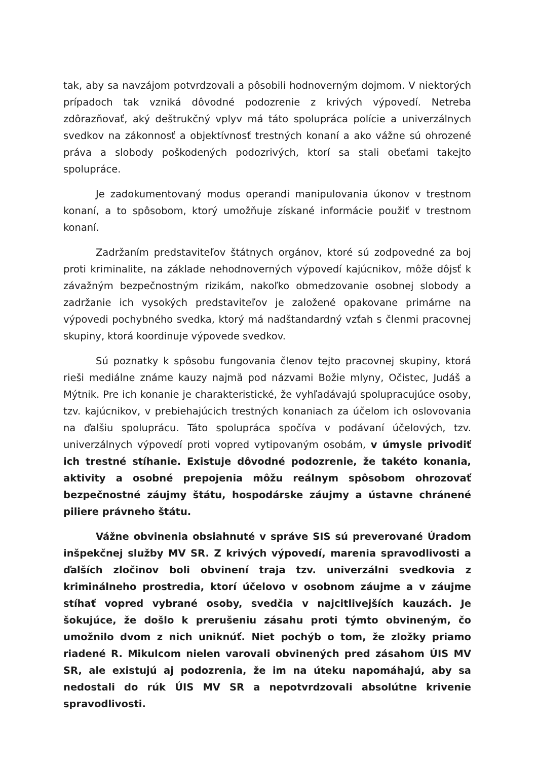tak, aby sa navzájom potvrdzovali a pôsobili hodnoverným dojmom. V niektorých prípadoch tak vzniká dôvodné podozrenie z krivých výpovedí. Netreba zdôrazňovať, aký deštrukčný vplyv má táto spolupráca polície a univerzálnych svedkov na zákonnosť a objektívnosť trestných konaní a ako vážne sú ohrozené práva a slobody poškodených podozrivých, ktorí sa stali obeťami takejto spolupráce.
Je zadokumentovaný modus operandi manipulovania úkonov v trestnom konaní, a to spôsobom, ktorý umožňuje získané informácie použiť v trestnom konaní.
Zadržaním predstaviteľov štátnych orgánov, ktoré sú zodpovedné za boj proti kriminalite, na základe nehodnoverných výpovedí kajúcnikov, môže dôjsť k závažným bezpečnostným rizikám, nakoľko obmedzovanie osobnej slobody a zadržanie ich vysokých predstaviteľov je založené opakovane primárne na výpovedi pochybného svedka, ktorý má nadštandardný vzťah s členmi pracovnej skupiny, ktorá koordinuje výpovede svedkov.
Sú poznatky k spôsobu fungovania členov tejto pracovnej skupiny, ktorá rieši mediálne známe kauzy najmä pod názvami Božie mlyny, Očistec, Judáš a Mýtnik. Pre ich konanie je charakteristické, že vyhľadávajú spolupracujúce osoby, tzv. kajúcnikov, v prebiehajúcich trestných konaniach za účelom ich oslovovania na ďalšiu spoluprácu. Táto spolupráca spočíva v podávaní účelových, tzv. univerzálnych výpovedí proti vopred vytipovaným osobám, v úmysle privodiť ich trestné stíhanie. Existuje dôvodné podozrenie, že takéto konania, aktivity a osobné prepojenia môžu reálnym spôsobom ohrozovať bezpečnostné záujmy štátu, hospodárske záujmy a ústavne chránené piliere právneho štátu.
Vážne obvinenia obsiahnuté v správe SIS sú preverované Úradom inšpekčnej služby MV SR. Z krivých výpovedí, marenia spravodlivosti a ďalších zločinov boli obvinení traja tzv. univerzálni svedkovia z kriminálneho prostredia, ktorí účelovo v osobnom záujme a v záujme stíhať vopred vybrané osoby, svedčia v najcitlivejších kauzách. Je šokujúce, že došlo k prerušeniu zásahu proti týmto obvineným, čo umožnilo dvom z nich uniknúť. Niet pochýb o tom, že zložky priamo riadené R. Mikulcom nielen varovali obvinených pred zásahom ÚIS MV SR, ale existujú aj podozrenia, že im na úteku napomáhajú, aby sa nedostali do rúk ÚIS MV SR a nepotvrdzovali absolútne krivenie spravodlivosti.